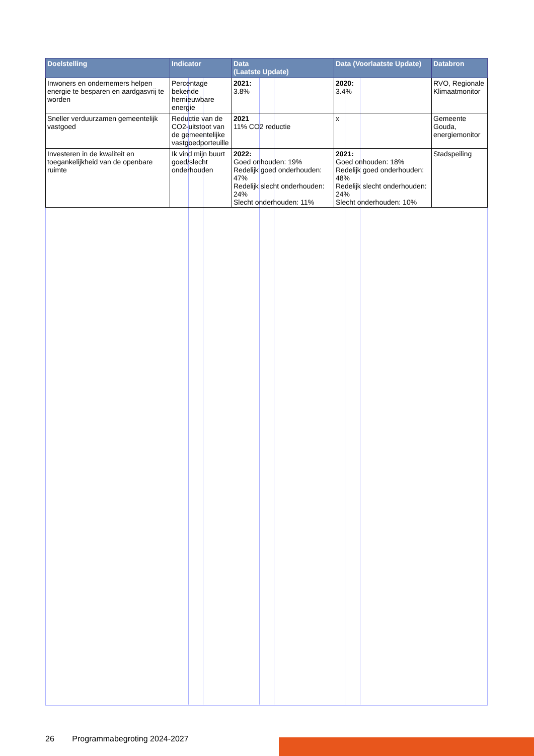| Doelstelling | Indicator | Data (Laatste Update) | Data (Voorlaatste Update) | Databron |
| --- | --- | --- | --- | --- |
| Inwoners en ondernemers helpen energie te besparen en aardgasvrij te worden | Percentage bekende hernieuwbare energie | 2021: 3.8% | 2020: 3.4% | RVO, Regionale Klimaatmonitor |
| Sneller verduurzamen gemeentelijk vastgoed | Reductie van de CO2-uitstoot van de gemeentelijke vastgoedporteuille | 2021 11% CO2 reductie | x | Gemeente Gouda, energiemonitor |
| Investeren in de kwaliteit en toegankelijkheid van de openbare ruimte | Ik vind mijn buurt goed/slecht onderhouden | 2022: Goed onhouden: 19% Redelijk goed onderhouden: 47% Redelijk slecht onderhouden: 24% Slecht onderhouden: 11% | 2021: Goed onhouden: 18% Redelijk goed onderhouden: 48% Redelijk slecht onderhouden: 24% Slecht onderhouden: 10% | Stadspeiling |
26 Programmabegroting 2024-2027